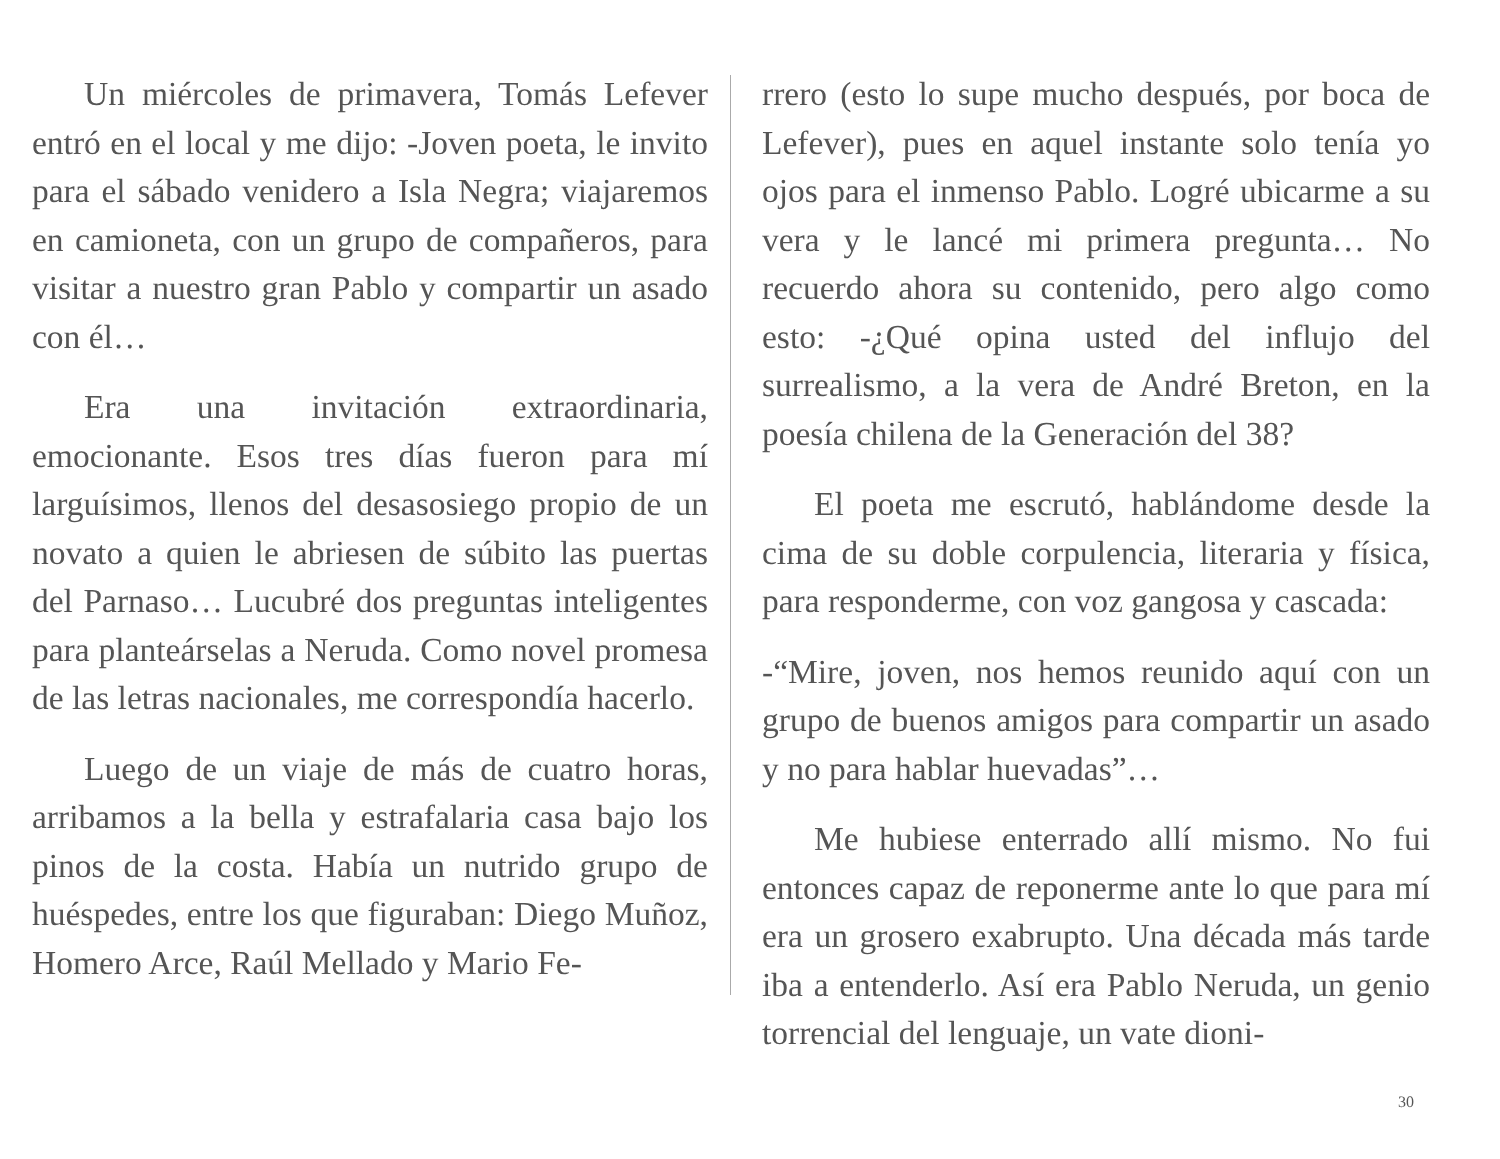Un miércoles de primavera, Tomás Lefever entró en el local y me dijo: -Joven poeta, le invito para el sábado venidero a Isla Negra; viajaremos en camioneta, con un grupo de compañeros, para visitar a nuestro gran Pablo y compartir un asado con él…
Era una invitación extraordinaria, emocionante. Esos tres días fueron para mí larguísimos, llenos del desasosiego propio de un novato a quien le abriesen de súbito las puertas del Parnaso… Lucubré dos preguntas inteligentes para planteárselas a Neruda. Como novel promesa de las letras nacionales, me correspondía hacerlo.
Luego de un viaje de más de cuatro horas, arribamos a la bella y estrafalaria casa bajo los pinos de la costa. Había un nutrido grupo de huéspedes, entre los que figuraban: Diego Muñoz, Homero Arce, Raúl Mellado y Mario Fe-
rrero (esto lo supe mucho después, por boca de Lefever), pues en aquel instante solo tenía yo ojos para el inmenso Pablo. Logré ubicarme a su vera y le lancé mi primera pregunta… No recuerdo ahora su contenido, pero algo como esto: -¿Qué opina usted del influjo del surrealismo, a la vera de André Breton, en la poesía chilena de la Generación del 38?
El poeta me escrutó, hablándome desde la cima de su doble corpulencia, literaria y física, para responderme, con voz gangosa y cascada:
-“Mire, joven, nos hemos reunido aquí con un grupo de buenos amigos para compartir un asado y no para hablar huevadas”…
Me hubiese enterrado allí mismo. No fui entonces capaz de reponerme ante lo que para mí era un grosero exabrupto. Una década más tarde iba a entenderlo. Así era Pablo Neruda, un genio torrencial del lenguaje, un vate dioni-
30